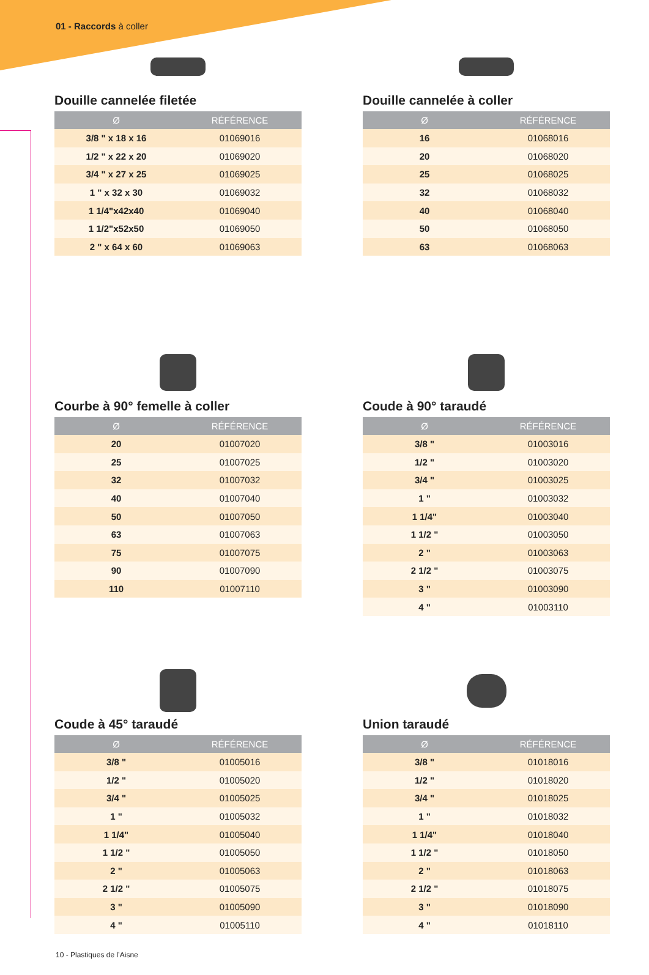01 - Raccords à coller
Douille cannelée filetée
| Ø | RÉFÉRENCE |
| --- | --- |
| 3/8 " x 18 x 16 | 01069016 |
| 1/2 " x 22 x 20 | 01069020 |
| 3/4 " x 27 x 25 | 01069025 |
| 1 " x 32 x 30 | 01069032 |
| 1 1/4"x42x40 | 01069040 |
| 1 1/2"x52x50 | 01069050 |
| 2 " x 64 x 60 | 01069063 |
Douille cannelée à coller
| Ø | RÉFÉRENCE |
| --- | --- |
| 16 | 01068016 |
| 20 | 01068020 |
| 25 | 01068025 |
| 32 | 01068032 |
| 40 | 01068040 |
| 50 | 01068050 |
| 63 | 01068063 |
Courbe à 90° femelle à coller
| Ø | RÉFÉRENCE |
| --- | --- |
| 20 | 01007020 |
| 25 | 01007025 |
| 32 | 01007032 |
| 40 | 01007040 |
| 50 | 01007050 |
| 63 | 01007063 |
| 75 | 01007075 |
| 90 | 01007090 |
| 110 | 01007110 |
Coude à 90° taraudé
| Ø | RÉFÉRENCE |
| --- | --- |
| 3/8 " | 01003016 |
| 1/2 " | 01003020 |
| 3/4 " | 01003025 |
| 1 " | 01003032 |
| 1 1/4" | 01003040 |
| 1 1/2 " | 01003050 |
| 2 " | 01003063 |
| 2 1/2 " | 01003075 |
| 3 " | 01003090 |
| 4 " | 01003110 |
Coude à 45° taraudé
| Ø | RÉFÉRENCE |
| --- | --- |
| 3/8 " | 01005016 |
| 1/2 " | 01005020 |
| 3/4 " | 01005025 |
| 1 " | 01005032 |
| 1 1/4" | 01005040 |
| 1 1/2 " | 01005050 |
| 2 " | 01005063 |
| 2 1/2 " | 01005075 |
| 3 " | 01005090 |
| 4 " | 01005110 |
Union taraudé
| Ø | RÉFÉRENCE |
| --- | --- |
| 3/8 " | 01018016 |
| 1/2 " | 01018020 |
| 3/4 " | 01018025 |
| 1 " | 01018032 |
| 1 1/4" | 01018040 |
| 1 1/2 " | 01018050 |
| 2 " | 01018063 |
| 2 1/2 " | 01018075 |
| 3 " | 01018090 |
| 4 " | 01018110 |
10 - Plastiques de l’Aisne